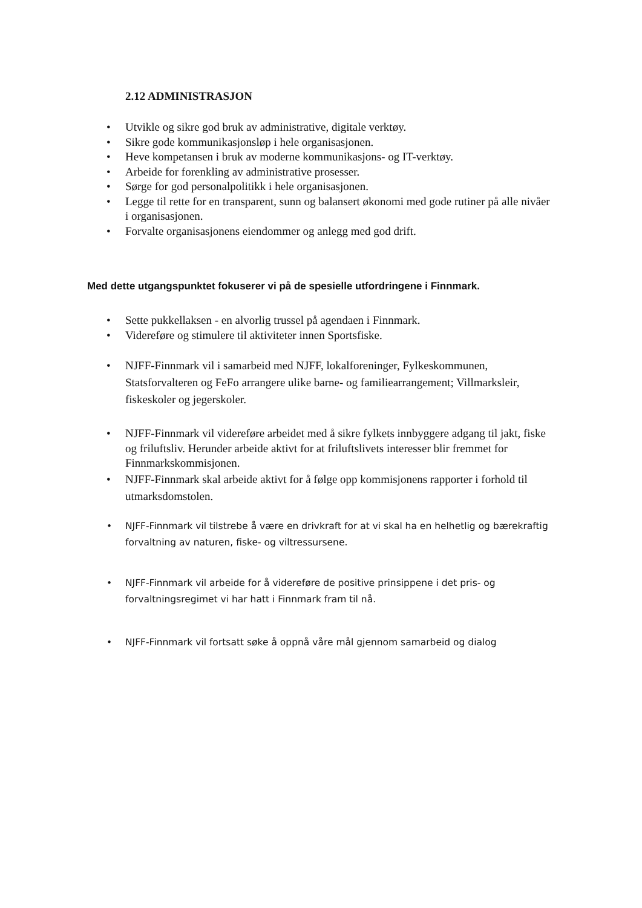2.12 ADMINISTRASJON
• Utvikle og sikre god bruk av administrative, digitale verktøy.
• Sikre gode kommunikasjonsløp i hele organisasjonen.
• Heve kompetansen i bruk av moderne kommunikasjons- og IT-verktøy.
• Arbeide for forenkling av administrative prosesser.
• Sørge for god personalpolitikk i hele organisasjonen.
• Legge til rette for en transparent, sunn og balansert økonomi med gode rutiner på alle nivåer i organisasjonen.
• Forvalte organisasjonens eiendommer og anlegg med god drift.
Med dette utgangspunktet fokuserer vi på de spesielle utfordringene i Finnmark.
• Sette pukkellaksen - en alvorlig trussel på agendaen i Finnmark.
• Videreføre og stimulere til aktiviteter innen Sportsfiske.
• NJFF-Finnmark vil i samarbeid med NJFF, lokalforeninger, Fylkeskommunen, Statsforvalteren og FeFo arrangere ulike barne- og familiearrangement; Villmarksleir, fiskeskoler og jegerskoler.
• NJFF-Finnmark vil videreføre arbeidet med å sikre fylkets innbyggere adgang til jakt, fiske og friluftsliv. Herunder arbeide aktivt for at friluftslivets interesser blir fremmet for Finnmarkskommisjonen.
• NJFF-Finnmark skal arbeide aktivt for å følge opp kommisjonens rapporter i forhold til utmarksdomstolen.
• NJFF-Finnmark vil tilstrebe å være en drivkraft for at vi skal ha en helhetlig og bærekraftig forvaltning av naturen, fiske- og viltressursene.
• NJFF-Finnmark vil arbeide for å videreføre de positive prinsippene i det pris- og forvaltningsregimet vi har hatt i Finnmark fram til nå.
• NJFF-Finnmark vil fortsatt søke å oppnå våre mål gjennom samarbeid og dialog